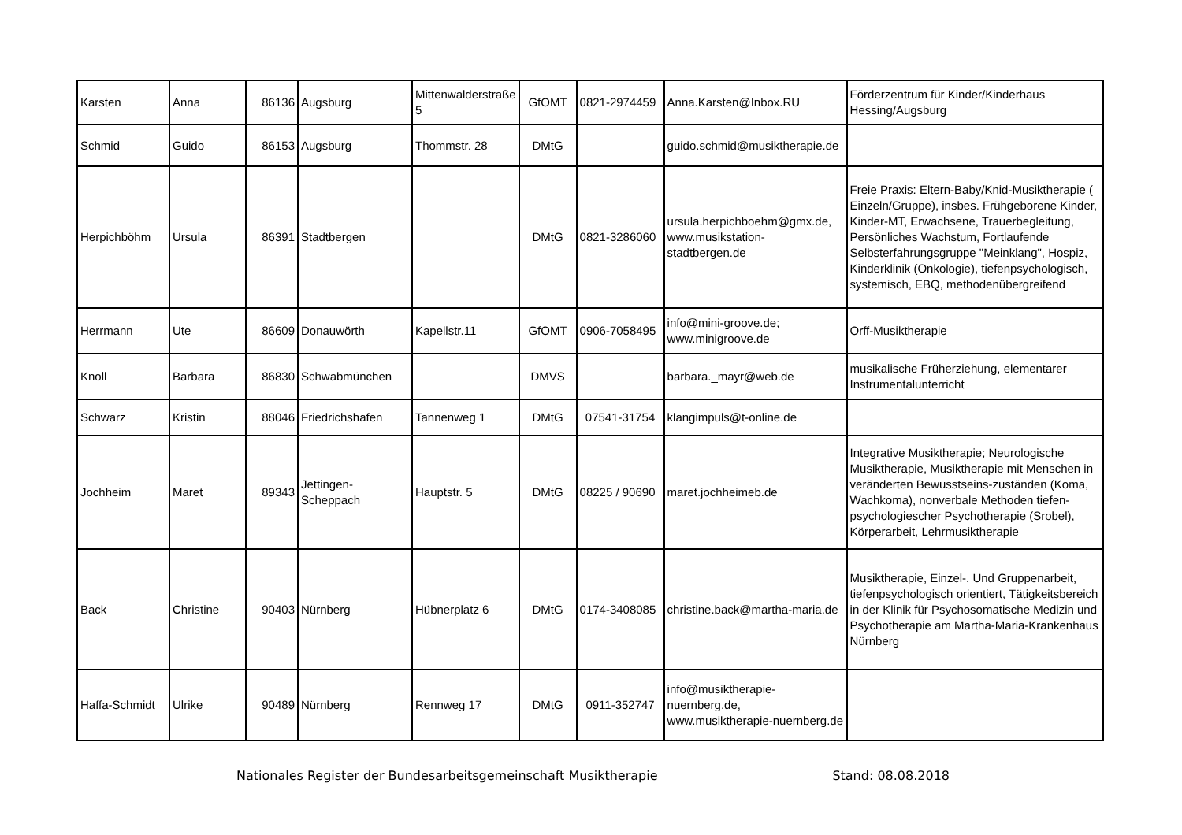| Karsten | Anna | 86136 | Augsburg | Mittenwalderstraße 5 | GfOMT | 0821-2974459 | Anna.Karsten@Inbox.RU | Förderzentrum für Kinder/Kinderhaus Hessing/Augsburg |
| Schmid | Guido | 86153 | Augsburg | Thommstr. 28 | DMtG | | guido.schmid@musiktherapie.de | |
| Herpichböhm | Ursula | 86391 | Stadtbergen | | DMtG | 0821-3286060 | ursula.herpichboehm@gmx.de, www.musikstation-stadtbergen.de | Freie Praxis: Eltern-Baby/Knid-Musiktherapie ( Einzeln/Gruppe), insbes. Frühgeborene Kinder, Kinder-MT, Erwachsene, Trauerbegleitung, Persönliches Wachstum, Fortlaufende Selbsterfahrungsgruppe "Meinklang", Hospiz, Kinderklinik (Onkologie), tiefenpsychologisch, systemisch, EBQ, methodenübergreifend |
| Herrmann | Ute | 86609 | Donauwörth | Kapellstr.11 | GfOMT | 0906-7058495 | info@mini-groove.de; www.minigroove.de | Orff-Musiktherapie |
| Knoll | Barbara | 86830 | Schwabmünchen | | DMVS | | barbara._mayr@web.de | musikalische Früherziehung, elementarer Instrumentalunterricht |
| Schwarz | Kristin | 88046 | Friedrichshafen | Tannenweg 1 | DMtG | 07541-31754 | klangimpuls@t-online.de | |
| Jochheim | Maret | 89343 | Jettingen-Scheppach | Hauptstr. 5 | DMtG | 08225 / 90690 | maret.jochheimeb.de | Integrative Musiktherapie; Neurologische Musiktherapie, Musiktherapie mit Menschen in veränderten Bewusstseins-zuständen (Koma, Wachkoma), nonverbale Methoden tiefen-psychologiescher Psychotherapie (Srobel), Körperarbeit, Lehrmusiktherapie |
| Back | Christine | 90403 | Nürnberg | Hübnerplatz 6 | DMtG | 0174-3408085 | christine.back@martha-maria.de | Musiktherapie, Einzel-. Und Gruppenarbeit, tiefenpsychologisch orientiert, Tätigkeitsbereich in der Klinik für Psychosomatische Medizin und Psychotherapie am Martha-Maria-Krankenhaus Nürnberg |
| Haffa-Schmidt | Ulrike | 90489 | Nürnberg | Rennweg 17 | DMtG | 0911-352747 | info@musiktherapie-nuernberg.de, www.musiktherapie-nuernberg.de | |
Nationales Register der Bundesarbeitsgemeinschaft Musiktherapie Stand: 08.08.2018